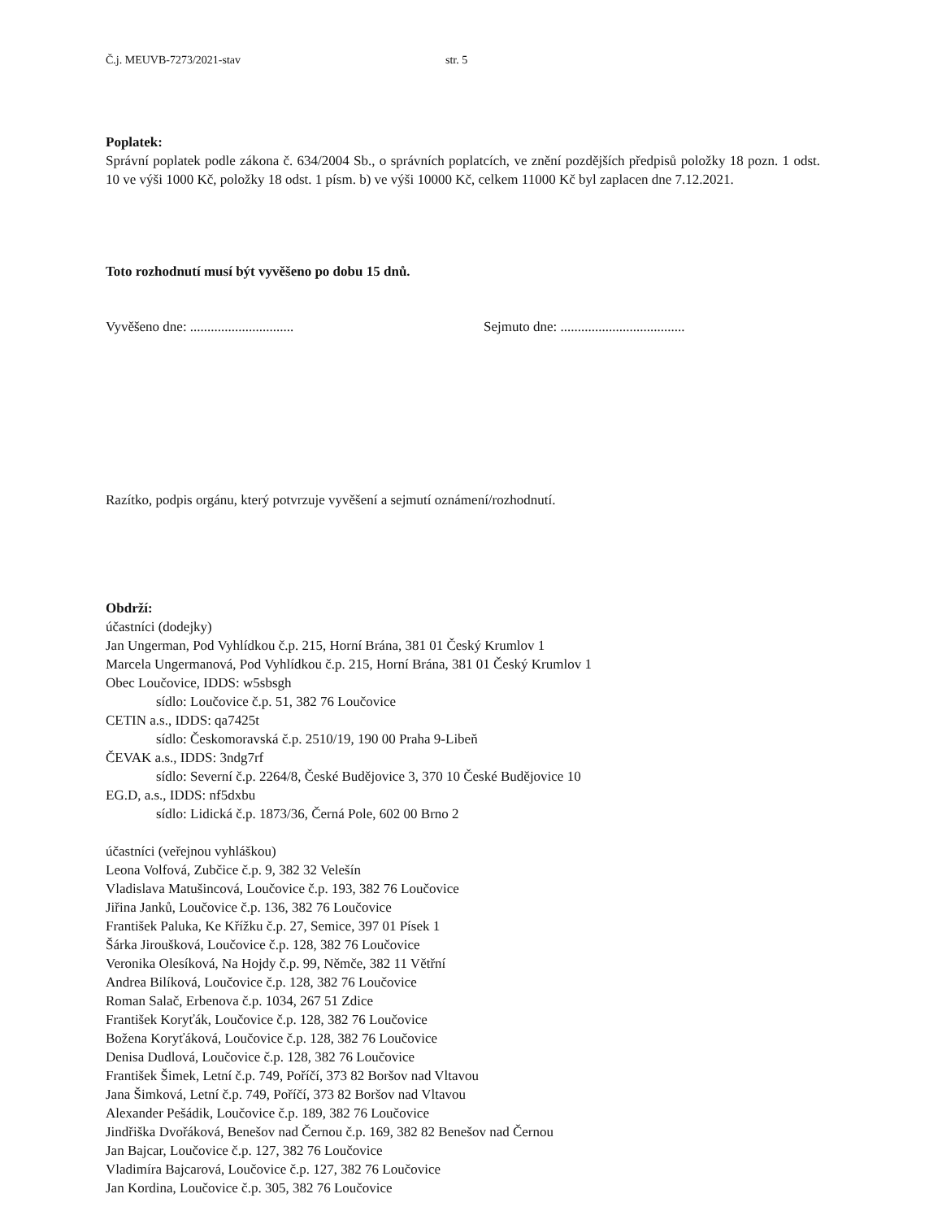Č.j. MEUVB-7273/2021-stav str. 5
Poplatek:
Správní poplatek podle zákona č. 634/2004 Sb., o správních poplatcích, ve znění pozdějších předpisů položky 18 pozn. 1 odst. 10 ve výši 1000 Kč, položky 18 odst. 1 písm. b) ve výši 10000 Kč, celkem 11000 Kč byl zaplacen dne 7.12.2021.
Toto rozhodnutí musí být vyvěšeno po dobu 15 dnů.
Vyvěšeno dne: .............................. Sejmuto dne: ....................................
Razítko, podpis orgánu, který potvrzuje vyvěšení a sejmutí oznámení/rozhodnutí.
Obdrží:
účastníci (dodejky)
Jan Ungerman, Pod Vyhlídkou č.p. 215, Horní Brána, 381 01 Český Krumlov 1
Marcela Ungermanová, Pod Vyhlídkou č.p. 215, Horní Brána, 381 01 Český Krumlov 1
Obec Loučovice, IDDS: w5sbsgh
sídlo: Loučovice č.p. 51, 382 76 Loučovice
CETIN a.s., IDDS: qa7425t
sídlo: Českomoravská č.p. 2510/19, 190 00 Praha 9-Libeň
ČEVAK a.s., IDDS: 3ndg7rf
sídlo: Severní č.p. 2264/8, České Budějovice 3, 370 10 České Budějovice 10
EG.D, a.s., IDDS: nf5dxbu
sídlo: Lidická č.p. 1873/36, Černá Pole, 602 00 Brno 2
účastníci (veřejnou vyhláškou)
Leona Volfová, Zubčice č.p. 9, 382 32 Velešín
Vladislava Matušincová, Loučovice č.p. 193, 382 76 Loučovice
Jiřina Janků, Loučovice č.p. 136, 382 76 Loučovice
František Paluka, Ke Křížku č.p. 27, Semice, 397 01 Písek 1
Šárka Jiroušková, Loučovice č.p. 128, 382 76 Loučovice
Veronika Olesíková, Na Hojdy č.p. 99, Němče, 382 11 Větřní
Andrea Bilíková, Loučovice č.p. 128, 382 76 Loučovice
Roman Salač, Erbenova č.p. 1034, 267 51 Zdice
František Koryťák, Loučovice č.p. 128, 382 76 Loučovice
Božena Koryťáková, Loučovice č.p. 128, 382 76 Loučovice
Denisa Dudlová, Loučovice č.p. 128, 382 76 Loučovice
František Šimek, Letní č.p. 749, Poříčí, 373 82 Boršov nad Vltavou
Jana Šimková, Letní č.p. 749, Poříčí, 373 82 Boršov nad Vltavou
Alexander Pešádik, Loučovice č.p. 189, 382 76 Loučovice
Jindřiška Dvořáková, Benešov nad Černou č.p. 169, 382 82 Benešov nad Černou
Jan Bajcar, Loučovice č.p. 127, 382 76 Loučovice
Vladimíra Bajcarová, Loučovice č.p. 127, 382 76 Loučovice
Jan Kordina, Loučovice č.p. 305, 382 76 Loučovice